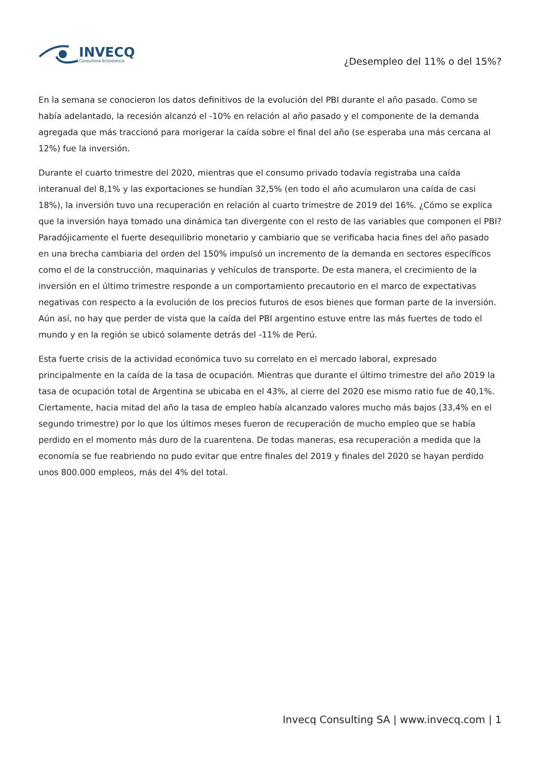INVECQ
Consultora Económica
¿Desempleo del 11% o del 15%?
En la semana se conocieron los datos definitivos de la evolución del PBI durante el año pasado. Como se había adelantado, la recesión alcanzó el -10% en relación al año pasado y el componente de la demanda agregada que más traccionó para morigerar la caída sobre el final del año (se esperaba una más cercana al 12%) fue la inversión.
Durante el cuarto trimestre del 2020, mientras que el consumo privado todavía registraba una caída interanual del 8,1% y las exportaciones se hundían 32,5% (en todo el año acumularon una caída de casi 18%), la inversión tuvo una recuperación en relación al cuarto trimestre de 2019 del 16%. ¿Cómo se explica que la inversión haya tomado una dinámica tan divergente con el resto de las variables que componen el PBI? Paradójicamente el fuerte desequilibrio monetario y cambiario que se verificaba hacia fines del año pasado en una brecha cambiaria del orden del 150% impulsó un incremento de la demanda en sectores específicos como el de la construcción, maquinarias y vehículos de transporte. De esta manera, el crecimiento de la inversión en el último trimestre responde a un comportamiento precautorio en el marco de expectativas negativas con respecto a la evolución de los precios futuros de esos bienes que forman parte de la inversión. Aún así, no hay que perder de vista que la caída del PBI argentino estuve entre las más fuertes de todo el mundo y en la región se ubicó solamente detrás del -11% de Perú.
Esta fuerte crisis de la actividad económica tuvo su correlato en el mercado laboral, expresado principalmente en la caída de la tasa de ocupación. Mientras que durante el último trimestre del año 2019 la tasa de ocupación total de Argentina se ubicaba en el 43%, al cierre del 2020 ese mismo ratio fue de 40,1%. Ciertamente, hacia mitad del año la tasa de empleo había alcanzado valores mucho más bajos (33,4% en el segundo trimestre) por lo que los últimos meses fueron de recuperación de mucho empleo que se había perdido en el momento más duro de la cuarentena. De todas maneras, esa recuperación a medida que la economía se fue reabriendo no pudo evitar que entre finales del 2019 y finales del 2020 se hayan perdido unos 800.000 empleos, más del 4% del total.
Invecq Consulting SA | www.invecq.com | 1